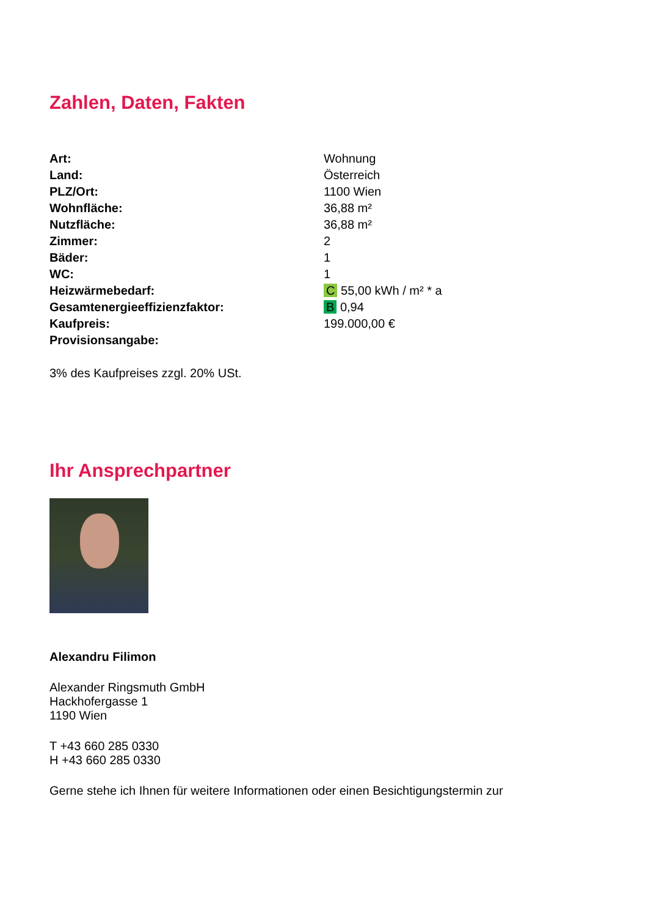Zahlen, Daten, Fakten
| Art: | Wohnung |
| Land: | Österreich |
| PLZ/Ort: | 1100 Wien |
| Wohnfläche: | 36,88 m² |
| Nutzfläche: | 36,88 m² |
| Zimmer: | 2 |
| Bäder: | 1 |
| WC: | 1 |
| Heizwärmebedarf: | C 55,00 kWh / m² * a |
| Gesamtenergieeffizienzfaktor: | B 0,94 |
| Kaufpreis: | 199.000,00 € |
| Provisionsangabe: | |
3% des Kaufpreises zzgl. 20% USt.
Ihr Ansprechpartner
Alexandru Filimon
Alexander Ringsmuth GmbH
Hackhofergasse 1
1190 Wien
T +43 660 285 0330
H +43 660 285 0330
Gerne stehe ich Ihnen für weitere Informationen oder einen Besichtigungstermin zur